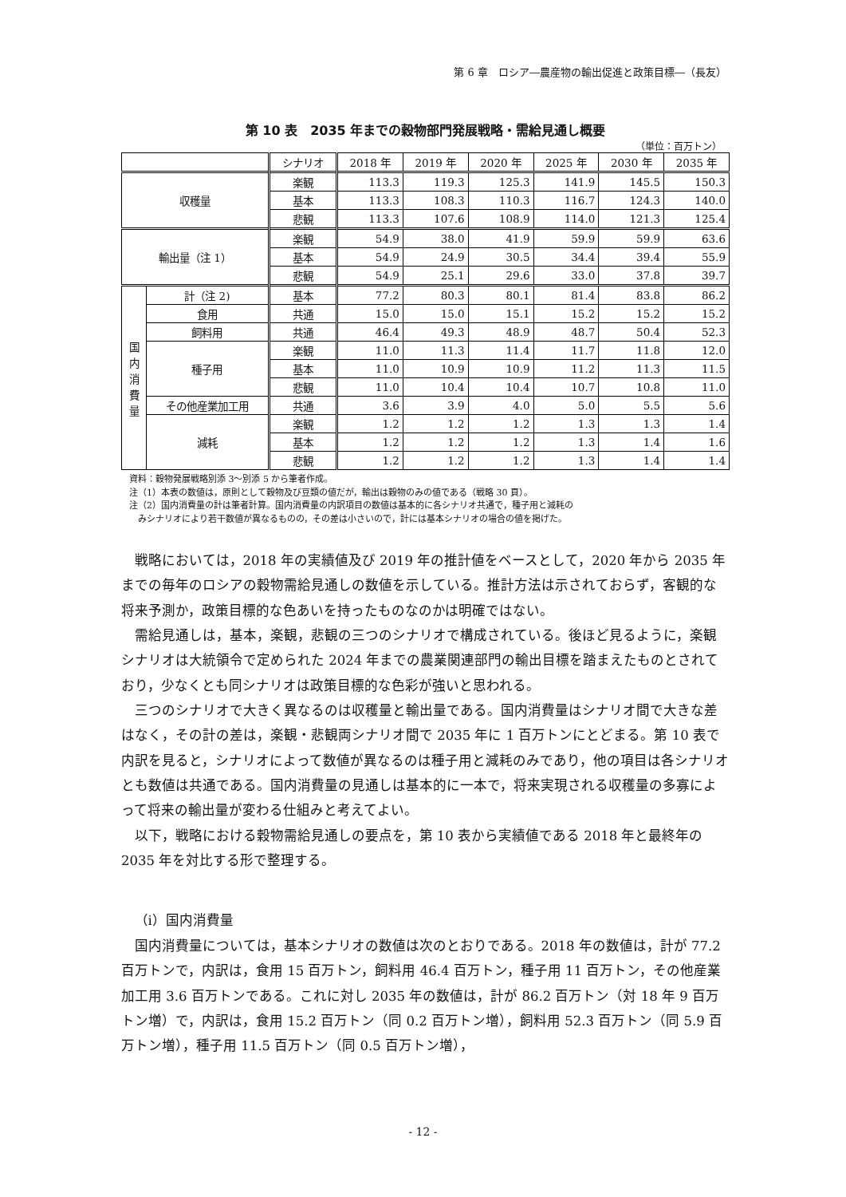第 6 章　ロシア―農産物の輸出促進と政策目標―（長友）
第 10 表　2035 年までの穀物部門発展戦略・需給見通し概要
（単位：百万トン）
| | | シナリオ | 2018 年 | 2019 年 | 2020 年 | 2025 年 | 2030 年 | 2035 年 |
| --- | --- | --- | --- | --- | --- | --- | --- | --- |
| 収穫量 | | 楽観 | 113.3 | 119.3 | 125.3 | 141.9 | 145.5 | 150.3 |
| | | 基本 | 113.3 | 108.3 | 110.3 | 116.7 | 124.3 | 140.0 |
| | | 悲観 | 113.3 | 107.6 | 108.9 | 114.0 | 121.3 | 125.4 |
| 輸出量（注 1） | | 楽観 | 54.9 | 38.0 | 41.9 | 59.9 | 59.9 | 63.6 |
| | | 基本 | 54.9 | 24.9 | 30.5 | 34.4 | 39.4 | 55.9 |
| | | 悲観 | 54.9 | 25.1 | 29.6 | 33.0 | 37.8 | 39.7 |
| 国 内 消 費 量 | 計（注 2) | 基本 | 77.2 | 80.3 | 80.1 | 81.4 | 83.8 | 86.2 |
| | 食用 | 共通 | 15.0 | 15.0 | 15.1 | 15.2 | 15.2 | 15.2 |
| | 飼料用 | 共通 | 46.4 | 49.3 | 48.9 | 48.7 | 50.4 | 52.3 |
| | 種子用 | 楽観 | 11.0 | 11.3 | 11.4 | 11.7 | 11.8 | 12.0 |
| | | 基本 | 11.0 | 10.9 | 10.9 | 11.2 | 11.3 | 11.5 |
| | | 悲観 | 11.0 | 10.4 | 10.4 | 10.7 | 10.8 | 11.0 |
| | その他産業加工用 | 共通 | 3.6 | 3.9 | 4.0 | 5.0 | 5.5 | 5.6 |
| | 減耗 | 楽観 | 1.2 | 1.2 | 1.2 | 1.3 | 1.3 | 1.4 |
| | | 基本 | 1.2 | 1.2 | 1.2 | 1.3 | 1.4 | 1.6 |
| | | 悲観 | 1.2 | 1.2 | 1.2 | 1.3 | 1.4 | 1.4 |
資料：穀物発展戦略別添 3～別添 5 から筆者作成。
注（1）本表の数値は，原則として穀物及び豆類の値だが，輸出は穀物のみの値である（戦略 30 頁）。
注（2）国内消費量の計は筆者計算。国内消費量の内訳項目の数値は基本的に各シナリオ共通で，種子用と減耗の
　みシナリオにより若干数値が異なるものの，その差は小さいので，計には基本シナリオの場合の値を掲げた。
戦略においては，2018 年の実績値及び 2019 年の推計値をベースとして，2020 年から 2035 年までの毎年のロシアの穀物需給見通しの数値を示している。推計方法は示されておらず，客観的な将来予測か，政策目標的な色あいを持ったものなのかは明確ではない。
需給見通しは，基本，楽観，悲観の三つのシナリオで構成されている。後ほど見るように，楽観シナリオは大統領令で定められた 2024 年までの農業関連部門の輸出目標を踏まえたものとされており，少なくとも同シナリオは政策目標的な色彩が強いと思われる。
三つのシナリオで大きく異なるのは収穫量と輸出量である。国内消費量はシナリオ間で大きな差はなく，その計の差は，楽観・悲観両シナリオ間で 2035 年に 1 百万トンにとどまる。第 10 表で内訳を見ると，シナリオによって数値が異なるのは種子用と減耗のみであり，他の項目は各シナリオとも数値は共通である。国内消費量の見通しは基本的に一本で，将来実現される収穫量の多寡によって将来の輸出量が変わる仕組みと考えてよい。
以下，戦略における穀物需給見通しの要点を，第 10 表から実績値である 2018 年と最終年の 2035 年を対比する形で整理する。
（ⅰ）国内消費量
国内消費量については，基本シナリオの数値は次のとおりである。2018 年の数値は，計が 77.2 百万トンで，内訳は，食用 15 百万トン，飼料用 46.4 百万トン，種子用 11 百万トン，その他産業加工用 3.6 百万トンである。これに対し 2035 年の数値は，計が 86.2 百万トン（対 18 年 9 百万トン増）で，内訳は，食用 15.2 百万トン（同 0.2 百万トン増），飼料用 52.3 百万トン（同 5.9 百万トン増），種子用 11.5 百万トン（同 0.5 百万トン増），
- 12 -